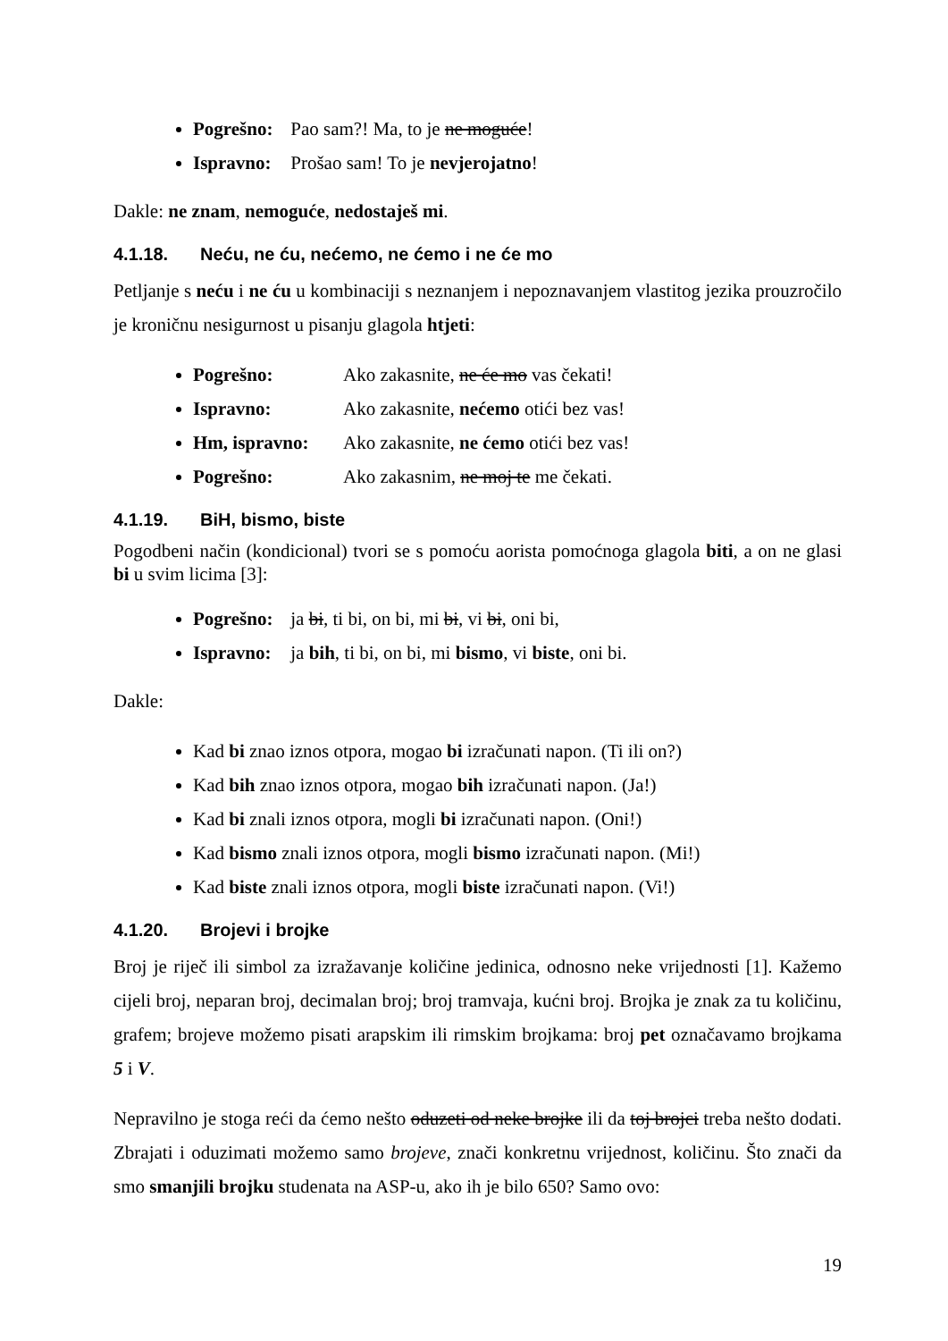Pogrešno: Pao sam?! Ma, to je ne moguće!
Ispravno: Prošao sam! To je nevjerojatno!
Dakle: ne znam, nemoguće, nedostaješ mi.
4.1.18. Neću, ne ću, nećemo, ne ćemo i ne će mo
Petljanje s neću i ne ću u kombinaciji s neznanjem i nepoznavanjem vlastitog jezika prouzročilo je kroničnu nesigurnost u pisanju glagola htjeti:
Pogrešno: Ako zakasnite, ne će mo vas čekati!
Ispravno: Ako zakasnite, nećemo otići bez vas!
Hm, ispravno: Ako zakasnite, ne ćemo otići bez vas!
Pogrešno: Ako zakasnim, ne moj te me čekati.
4.1.19. BiH, bismo, biste
Pogodbeni način (kondicional) tvori se s pomoću aorista pomoćnoga glagola biti, a on ne glasi bi u svim licima [3]:
Pogrešno: ja bi, ti bi, on bi, mi bi, vi bi, oni bi,
Ispravno: ja bih, ti bi, on bi, mi bismo, vi biste, oni bi.
Dakle:
Kad bi znao iznos otpora, mogao bi izračunati napon. (Ti ili on?)
Kad bih znao iznos otpora, mogao bih izračunati napon. (Ja!)
Kad bi znali iznos otpora, mogli bi izračunati napon. (Oni!)
Kad bismo znali iznos otpora, mogli bismo izračunati napon. (Mi!)
Kad biste znali iznos otpora, mogli biste izračunati napon. (Vi!)
4.1.20. Brojevi i brojke
Broj je riječ ili simbol za izražavanje količine jedinica, odnosno neke vrijednosti [1]. Kažemo cijeli broj, neparan broj, decimalan broj; broj tramvaja, kućni broj. Brojka je znak za tu količinu, grafem; brojeve možemo pisati arapskim ili rimskim brojkama: broj pet označavamo brojkama 5 i V.
Nepravilno je stoga reći da ćemo nešto oduzeti od neke brojke ili da toj brojci treba nešto dodati. Zbrajati i oduzimati možemo samo brojeve, znači konkretnu vrijednost, količinu. Što znači da smo smanjili brojku studenata na ASP-u, ako ih je bilo 650? Samo ovo:
19